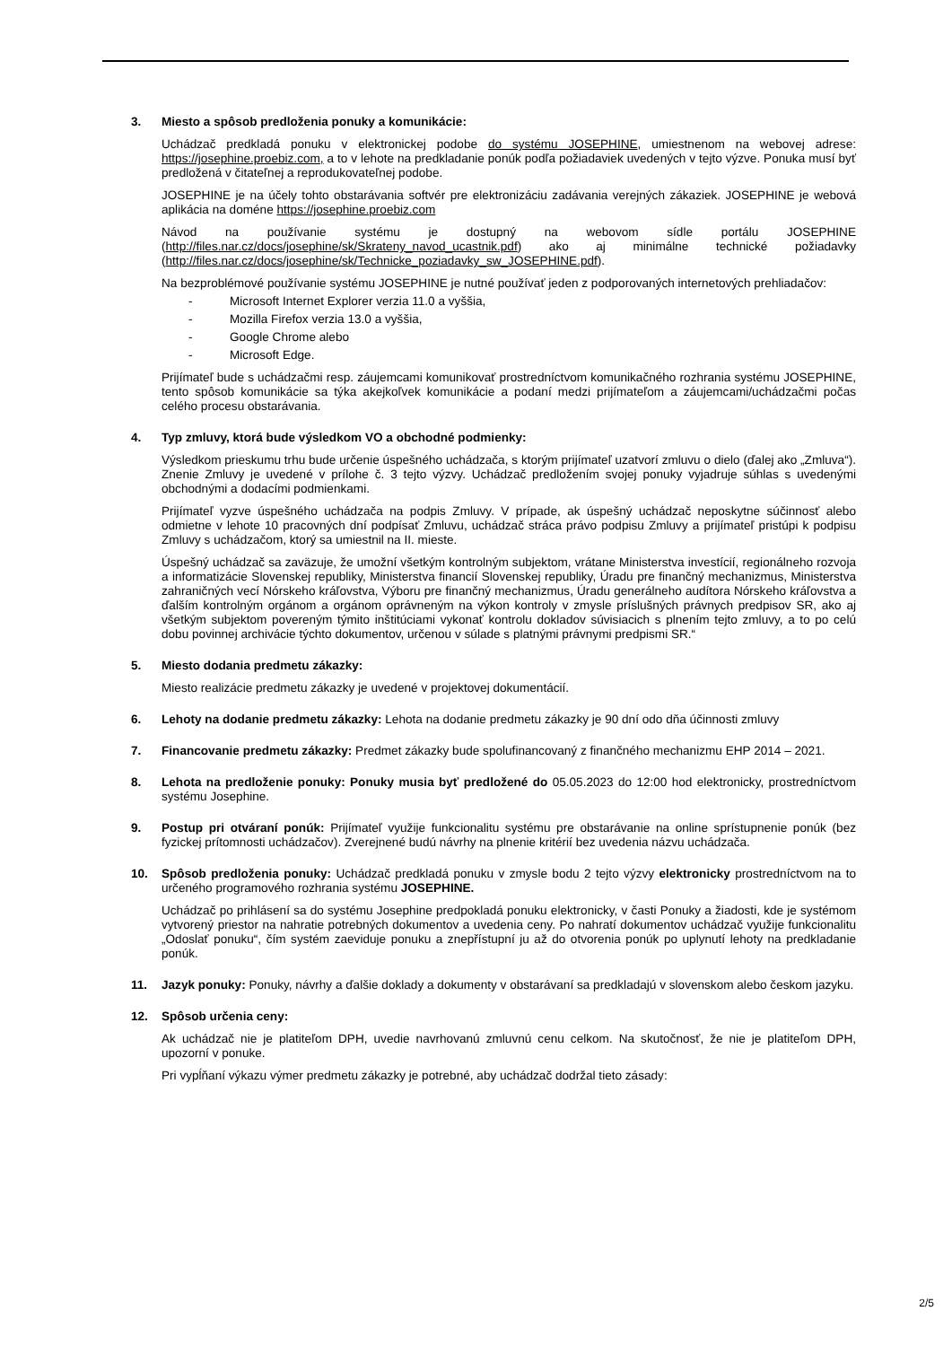3. Miesto a spôsob predloženia ponuky a komunikácie:
Uchádzač predkladá ponuku v elektronickej podobe do systému JOSEPHINE, umiestnenom na webovej adrese: https://josephine.proebiz.com, a to v lehote na predkladanie ponúk podľa požiadaviek uvedených v tejto výzve. Ponuka musí byť predložená v čitateľnej a reprodukovateľnej podobe.
JOSEPHINE je na účely tohto obstarávania softvér pre elektronizáciu zadávania verejných zákaziek. JOSEPHINE je webová aplikácia na doméne https://josephine.proebiz.com
Návod na používanie systému je dostupný na webovom sídle portálu JOSEPHINE (http://files.nar.cz/docs/josephine/sk/Skrateny_navod_ucastnik.pdf) ako aj minimálne technické požiadavky (http://files.nar.cz/docs/josephine/sk/Technicke_poziadavky_sw_JOSEPHINE.pdf).
Na bezproblémové používanie systému JOSEPHINE je nutné používať jeden z podporovaných internetových prehliadačov:
- Microsoft Internet Explorer verzia 11.0 a vyššia,
- Mozilla Firefox verzia 13.0 a vyššia,
- Google Chrome alebo
- Microsoft Edge.
Prijímateľ bude s uchádzačmi resp. záujemcami komunikovať prostredníctvom komunikačného rozhrania systému JOSEPHINE, tento spôsob komunikácie sa týka akejkoľvek komunikácie a podaní medzi prijímateľom a záujemcami/uchádzačmi počas celého procesu obstarávania.
4. Typ zmluvy, ktorá bude výsledkom VO a obchodné podmienky:
Výsledkom prieskumu trhu bude určenie úspešného uchádzača, s ktorým prijímateľ uzatvorí zmluvu o dielo (ďalej ako „Zmluva“). Znenie Zmluvy je uvedené v prílohe č. 3 tejto výzvy. Uchádzač predložením svojej ponuky vyjadruje súhlas s uvedenými obchodnými a dodacími podmienkami.
Prijímateľ vyzve úspešného uchádzača na podpis Zmluvy. V prípade, ak úspešný uchádzač neposkytne súčinnosť alebo odmietne v lehote 10 pracovných dní podpísať Zmluvu, uchádzač stráca právo podpisu Zmluvy a prijímateľ pristúpi k podpisu Zmluvy s uchádzačom, ktorý sa umiestnil na II. mieste.
Úspešný uchádzač sa zaväzuje, že umožní všetkým kontrolným subjektom, vrátane Ministerstva investícií, regionálneho rozvoja a informatizácie Slovenskej republiky, Ministerstva financií Slovenskej republiky, Úradu pre finančný mechanizmus, Ministerstva zahraničných vecí Nórskeho kráľovstva, Výboru pre finančný mechanizmus, Úradu generálneho audítora Nórskeho kráľovstva a ďalším kontrolným orgánom a orgánom oprávneným na výkon kontroly v zmysle príslušných právnych predpisov SR, ako aj všetkým subjektom povereným týmito inštitúciami vykonať kontrolu dokladov súvisiacich s plnením tejto zmluvy, a to po celú dobu povinnej archivácie týchto dokumentov, určenou v súlade s platnými právnymi predpismi SR.“
5. Miesto dodania predmetu zákazky:
Miesto realizácie predmetu zákazky je uvedené v projektovej dokumentácií.
6. Lehoty na dodanie predmetu zákazky: Lehota na dodanie predmetu zákazky je 90 dní odo dňa účinnosti zmluvy
7. Financovanie predmetu zákazky: Predmet zákazky bude spolufinancovaný z finančného mechanizmu EHP 2014 – 2021.
8. Lehota na predloženie ponuky: Ponuky musia byť predložené do 05.05.2023 do 12:00 hod elektronicky, prostredníctvom systému Josephine.
9. Postup pri otváraní ponúk: Prijímateľ využije funkcionalitu systému pre obstarávanie na online sprístupnenie ponúk (bez fyzickej prítomnosti uchádzačov). Zverejnené budú návrhy na plnenie kritérií bez uvedenia názvu uchádzača.
10. Spôsob predloženia ponuky: Uchádzač predkladá ponuku v zmysle bodu 2 tejto výzvy elektronicky prostredníctvom na to určeného programového rozhrania systému JOSEPHINE.
Uchádzač po prihlásení sa do systému Josephine predpokladá ponuku elektronicky, v časti Ponuky a žiadosti, kde je systémom vytvorený priestor na nahratie potrebných dokumentov a uvedenia ceny. Po nahratí dokumentov uchádzač využije funkcionalitu „Odoslať ponuku“, čím systém zaeviduje ponuku a znepřístupní ju až do otvorenia ponúk po uplynutí lehoty na predkladanie ponúk.
11. Jazyk ponuky: Ponuky, návrhy a ďalšie doklady a dokumenty v obstarávaní sa predkladajú v slovenskom alebo českom jazyku.
12. Spôsob určenia ceny:
Ak uchádzač nie je platiteľom DPH, uvedie navrhovanú zmluvnú cenu celkom. Na skutočnosť, že nie je platiteľom DPH, upozorní v ponuke.
Pri vypĺňaní výkazu výmer predmetu zákazky je potrebné, aby uchádzač dodržal tieto zásady:
2/5